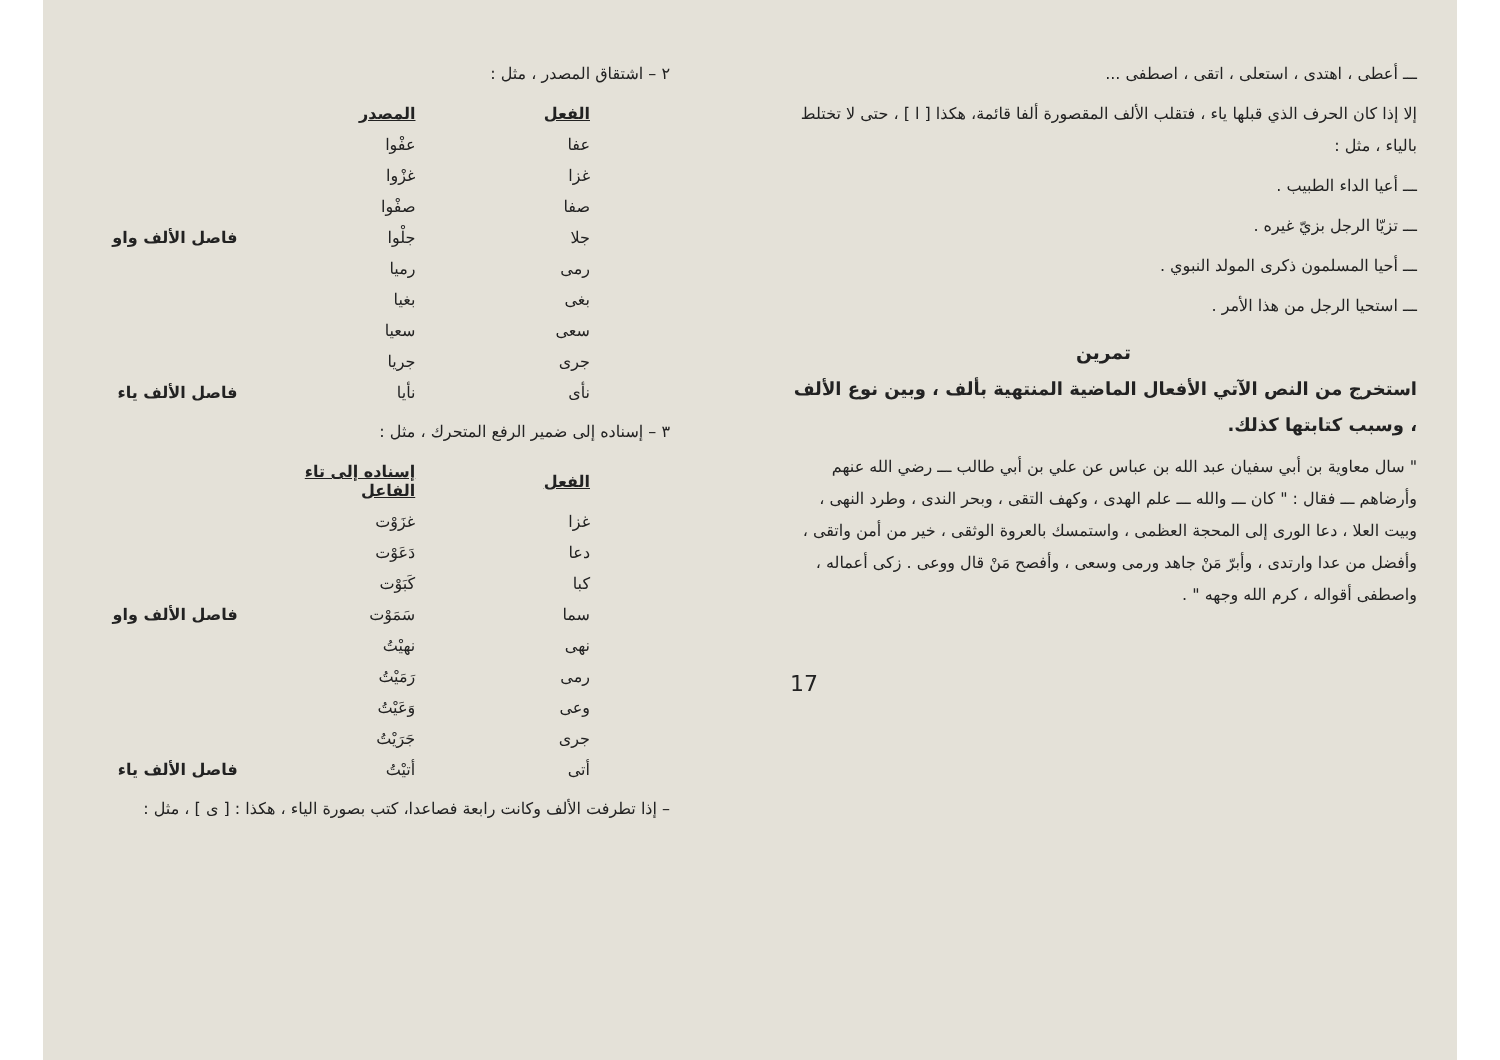٢ – اشتقاق المصدر ، مثل :
| الفعل | المصدر | |
| --- | --- | --- |
| عفا | عفْوا | |
| غزا | غزْوا | |
| صفا | صفْوا | |
| جلا | جلْوا | فاصل الألف واو |
| رمى | رميا | |
| بغى | بغيا | |
| سعى | سعيا | |
| جرى | جريا | |
| نأى | نأيا | فاصل الألف ياء |
٣ – إسناده إلى ضمير الرفع المتحرك ، مثل :
| الفعل | إسناده إلى تاء الفاعل | |
| --- | --- | --- |
| غزا | غزَوْت | |
| دعا | دَعَوْت | |
| كبا | كَبَوْت | |
| سما | سَمَوْت | فاصل الألف واو |
| نهى | نهيْتُ | |
| رمى | رَمَيْتُ | |
| وعى | وَعَيْتُ | |
| جرى | جَرَيْتُ | |
| أتى | أتيْتُ | فاصل الألف ياء |
– إذا تطرفت الألف وكانت رابعة فصاعدا، كتب بصورة الياء ، هكذا : [ ى ] ، مثل :
ـــ أعطى ، اهتدى ، استعلى ، اتقى ، اصطفى ...
إلا إذا كان الحرف الذي قبلها ياء ، فتقلب الألف المقصورة ألفا قائمة، هكذا [ ا ] ، حتى لا تختلط بالياء ، مثل :
ـــ أعيا الداء الطبيب .
ـــ تزيّا الرجل بزيّ غيره .
ـــ أحيا المسلمون ذكرى المولد النبوي .
ـــ استحيا الرجل من هذا الأمر .
تمرين
استخرج من النص الآتي الأفعال الماضية المنتهية بألف ، وبين نوع الألف ، وسبب كتابتها كذلك.
" سال معاوية بن أبي سفيان عبد الله بن عباس عن علي بن أبي طالب ـــ رضي الله عنهم وأرضاهم ـــ فقال : " كان ـــ والله ـــ علم الهدى ، وكهف التقى ، وبحر الندى ، وطرد النهى ، وبيت العلا ، دعا الورى إلى المحجة العظمى ، واستمسك بالعروة الوثقى ، خير من أمن واتقى ، وأفضل من عدا وارتدى ، وأبرّ مَنْ جاهد ورمى وسعى ، وأفصح مَنْ قال ووعى . زكى أعماله ، واصطفى أقواله ، كرم الله وجهه " .
17